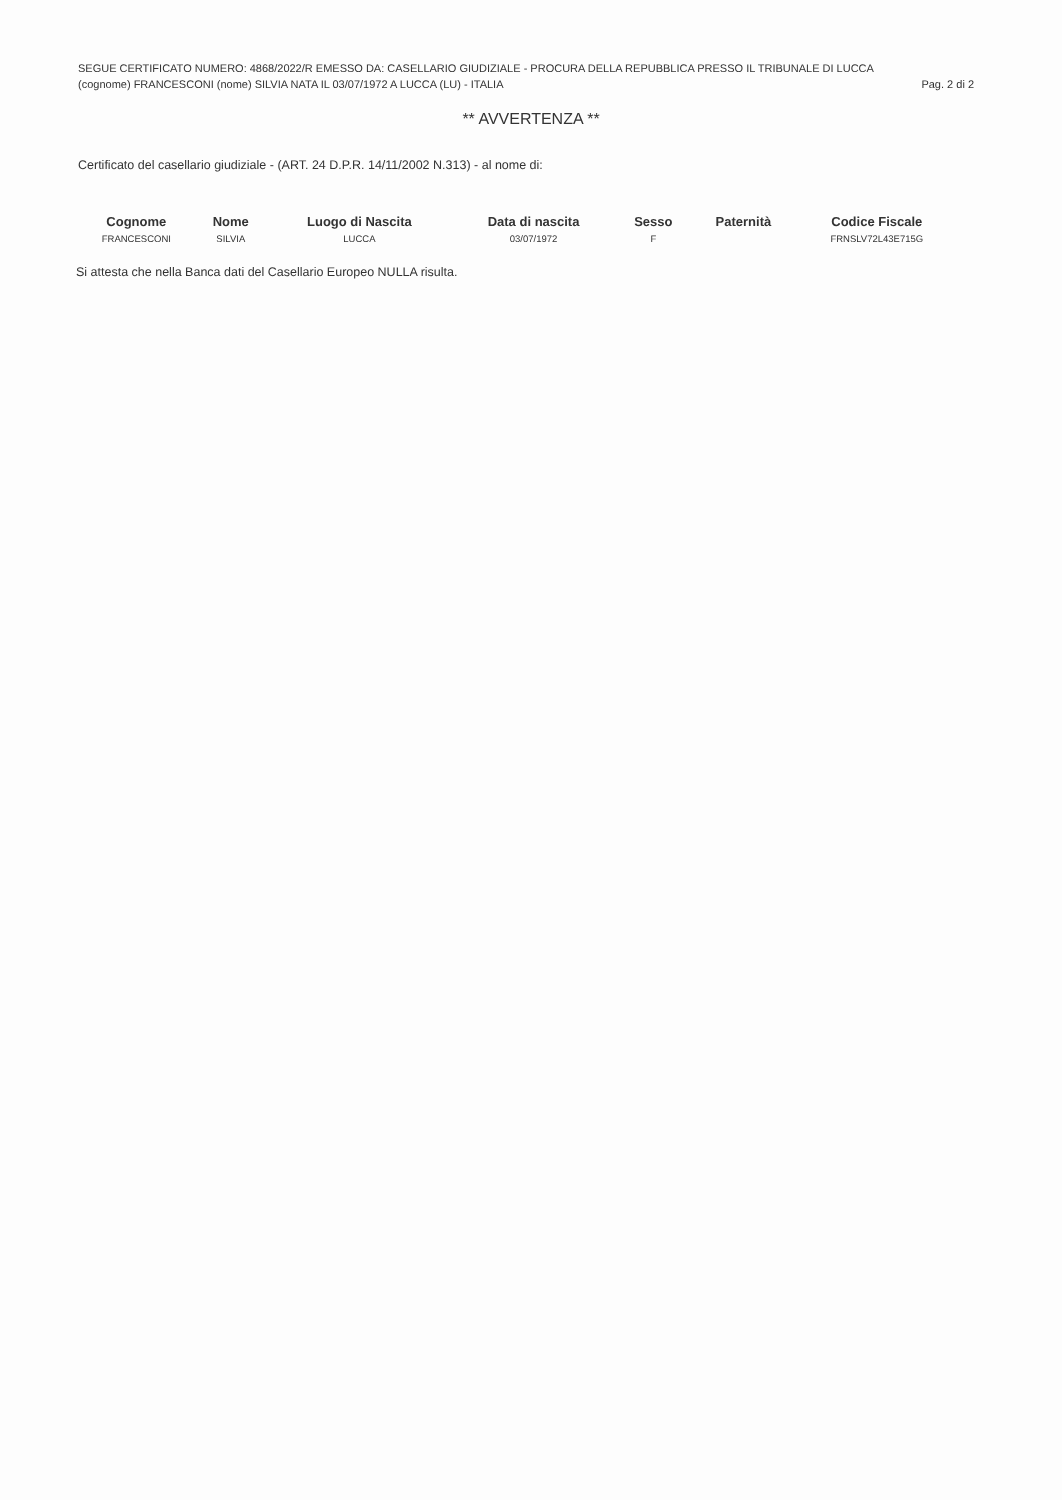SEGUE CERTIFICATO NUMERO: 4868/2022/R EMESSO DA: CASELLARIO GIUDIZIALE - PROCURA DELLA REPUBBLICA PRESSO IL TRIBUNALE DI LUCCA
(cognome) FRANCESCONI (nome) SILVIA NATA IL 03/07/1972 A LUCCA (LU) - ITALIA Pag. 2 di 2
** AVVERTENZA **
Certificato del casellario giudiziale - (ART. 24 D.P.R. 14/11/2002 N.313) - al nome di:
| Cognome | Nome | Luogo di Nascita | Data di nascita | Sesso | Paternità | Codice Fiscale |
| --- | --- | --- | --- | --- | --- | --- |
| FRANCESCONI | SILVIA | LUCCA | 03/07/1972 | F | | FRNSLV72L43E715G |
Si attesta che nella Banca dati del Casellario Europeo NULLA risulta.